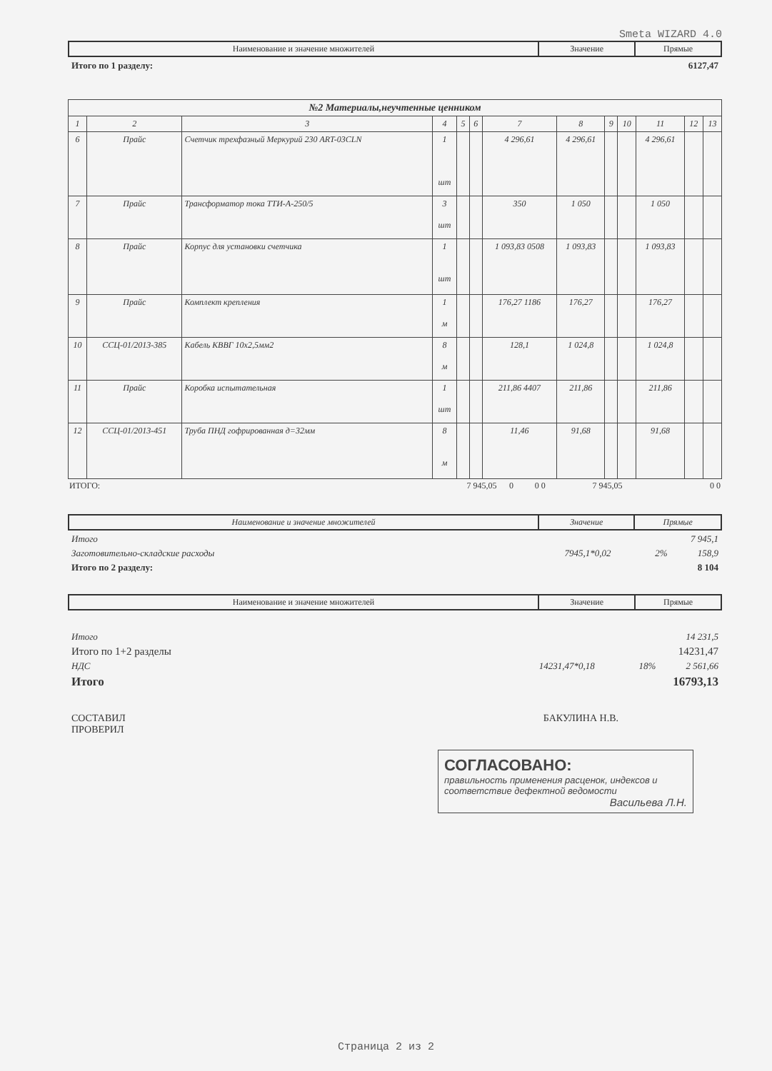Smeta WIZARD 4.0
| Наименование и значение множителей | Значение | Прямые |
Итого по 1 разделу: 6127,47
| №2 Материалы,неучтенные ценником | | | | | | | | | | | | |
| --- | --- | --- | --- | --- | --- | --- | --- | --- | --- | --- | --- | --- |
| 1 | 2 | 3 | 4 | 5 | 6 | 7 | 8 | 9 | 10 | 11 | 12 | 13 |
| 6 | Прайс | Счетчик трехфазный Меркурий 230 ART-03CLN | 1 шт | | | 4 296,61 | 4 296,61 | | | 4 296,61 | | |
| 7 | Прайс | Трансформатор тока ТТИ-А-250/5 | 3 шт | | | 350 | 1 050 | | | 1 050 | | |
| 8 | Прайс | Корпус для установки счетчика | 1 шт | | | 1 093,83 0508 | 1 093,83 | | | 1 093,83 | | |
| 9 | Прайс | Комплект крепления | 1 м | | | 176,27 1186 | 176,27 | | | 176,27 | | |
| 10 | ССЦ-01/2013-385 | Кабель КВВГ 10х2,5мм2 | 8 м | | | 128,1 | 1 024,8 | | | 1 024,8 | | |
| 11 | Прайс | Коробка испытательная | 1 шт | | | 211,86 4407 | 211,86 | | | 211,86 | | |
| 12 | ССЦ-01/2013-451 | Труба ПНД гофрированная д=32мм | 8 м | | | 11,46 | 91,68 | | | 91,68 | | |
| ИТОГО: | 7 945,05 | 0 | 0 0 | 7 945,05 | 0 0 |
| Наименование и значение множителей | Значение | Прямые |
Итого 7 945,1
Заготовительно-складские расходы 7945,1*0,02 2% 158,9
Итого по 2 разделу: 8 104
| Наименование и значение множителей | Значение | Прямые |
Итого 14 231,5
Итого по 1+2 разделы 14231,47
НДС 14231,47*0,18 18% 2 561,66
Итого 16793,13
СОСТАВИЛ
ПРОВЕРИЛ БАКУЛИНА Н.В.
СОГЛАСОВАНО:
правильность применения расценок, индексов и соответствие дефектной ведомости
Васильева Л.Н.
Страница 2 из 2